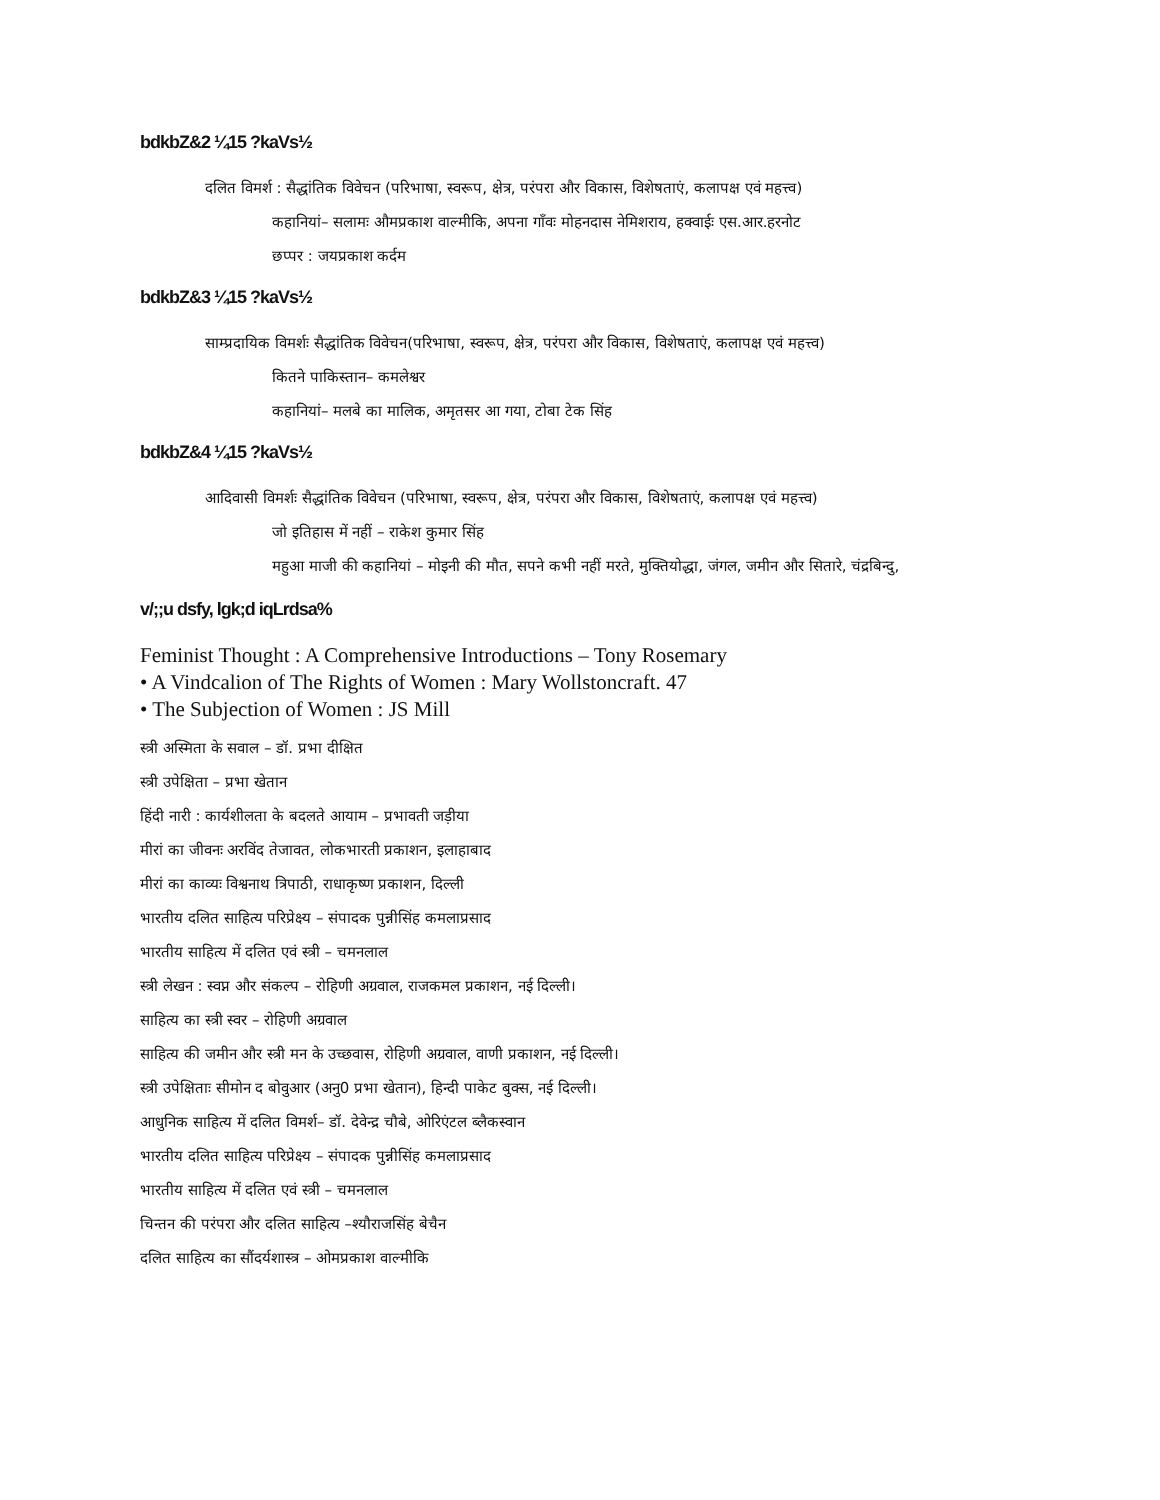bdkbZ&2 ¼15 ?kaVs½
दलित विमर्श : सैद्धांतिक विवेचन (परिभाषा, स्वरूप, क्षेत्र, परंपरा और विकास, विशेषताएं, कलापक्ष एवं महत्त्व)
कहानियां– सलामः औमप्रकाश वाल्मीकि, अपना गाँवः मोहनदास नेमिशराय, हक्वाईः एस.आर.हरनोट
छप्पर : जयप्रकाश कर्दम
bdkbZ&3 ¼15 ?kaVs½
साम्प्रदायिक विमर्शः सैद्धांतिक विवेचन(परिभाषा, स्वरूप, क्षेत्र, परंपरा और विकास, विशेषताएं, कलापक्ष एवं महत्त्व)
कितने पाकिस्तान– कमलेश्वर
कहानियां– मलबे का मालिक, अमृतसर आ गया, टोबा टेक सिंह
bdkbZ&4 ¼15 ?kaVs½
आदिवासी विमर्शः सैद्धांतिक विवेचन (परिभाषा, स्वरूप, क्षेत्र, परंपरा और विकास, विशेषताएं, कलापक्ष एवं महत्त्व)
जो इतिहास में नहीं – राकेश कुमार सिंह
महुआ माजी की कहानियां – मोइनी की मौत, सपने कभी नहीं मरते, मुक्तियोद्धा, जंगल, जमीन और सितारे, चंद्रबिन्दु,
v/;;u dsfy, lgk;d iqLrdsa%
Feminist Thought : A Comprehensive Introductions – Tony Rosemary
• A Vindcalion of The Rights of Women : Mary Wollstoncraft. 47
• The Subjection of Women : JS Mill
स्त्री अस्मिता के सवाल – डॉ. प्रभा दीक्षित
स्त्री उपेक्षिता – प्रभा खेतान
हिंदी नारी : कार्यशीलता के बदलते आयाम – प्रभावती जड़ीया
मीरां का जीवनः अरविंद तेजावत, लोकभारती प्रकाशन, इलाहाबाद
मीरां का काव्यः विश्वनाथ त्रिपाठी, राधाकृष्ण प्रकाशन, दिल्ली
भारतीय दलित साहित्य परिप्रेक्ष्य – संपादक पुन्नीसिंह कमलाप्रसाद
भारतीय साहित्य में दलित एवं स्त्री – चमनलाल
स्त्री लेखन : स्वप्न और संकल्प – रोहिणी अग्रवाल, राजकमल प्रकाशन, नई दिल्ली।
साहित्य का स्त्री स्वर – रोहिणी अग्रवाल
साहित्य की जमीन और स्त्री मन के उच्छवास, रोहिणी अग्रवाल, वाणी प्रकाशन, नई दिल्ली।
स्त्री उपेक्षिताः सीमोन द बोवुआर (अनु0 प्रभा खेतान), हिन्दी पाकेट बुक्स, नई दिल्ली।
आधुनिक साहित्य में दलित विमर्श– डॉ. देवेन्द्र चौबे, ओरिएंटल ब्लैकस्वान
भारतीय दलित साहित्य परिप्रेक्ष्य – संपादक पुन्नीसिंह कमलाप्रसाद
भारतीय साहित्य में दलित एवं स्त्री – चमनलाल
चिन्तन की परंपरा और दलित साहित्य –श्यौराजसिंह बेचैन
दलित साहित्य का सौंदर्यशास्त्र – ओमप्रकाश वाल्मीकि